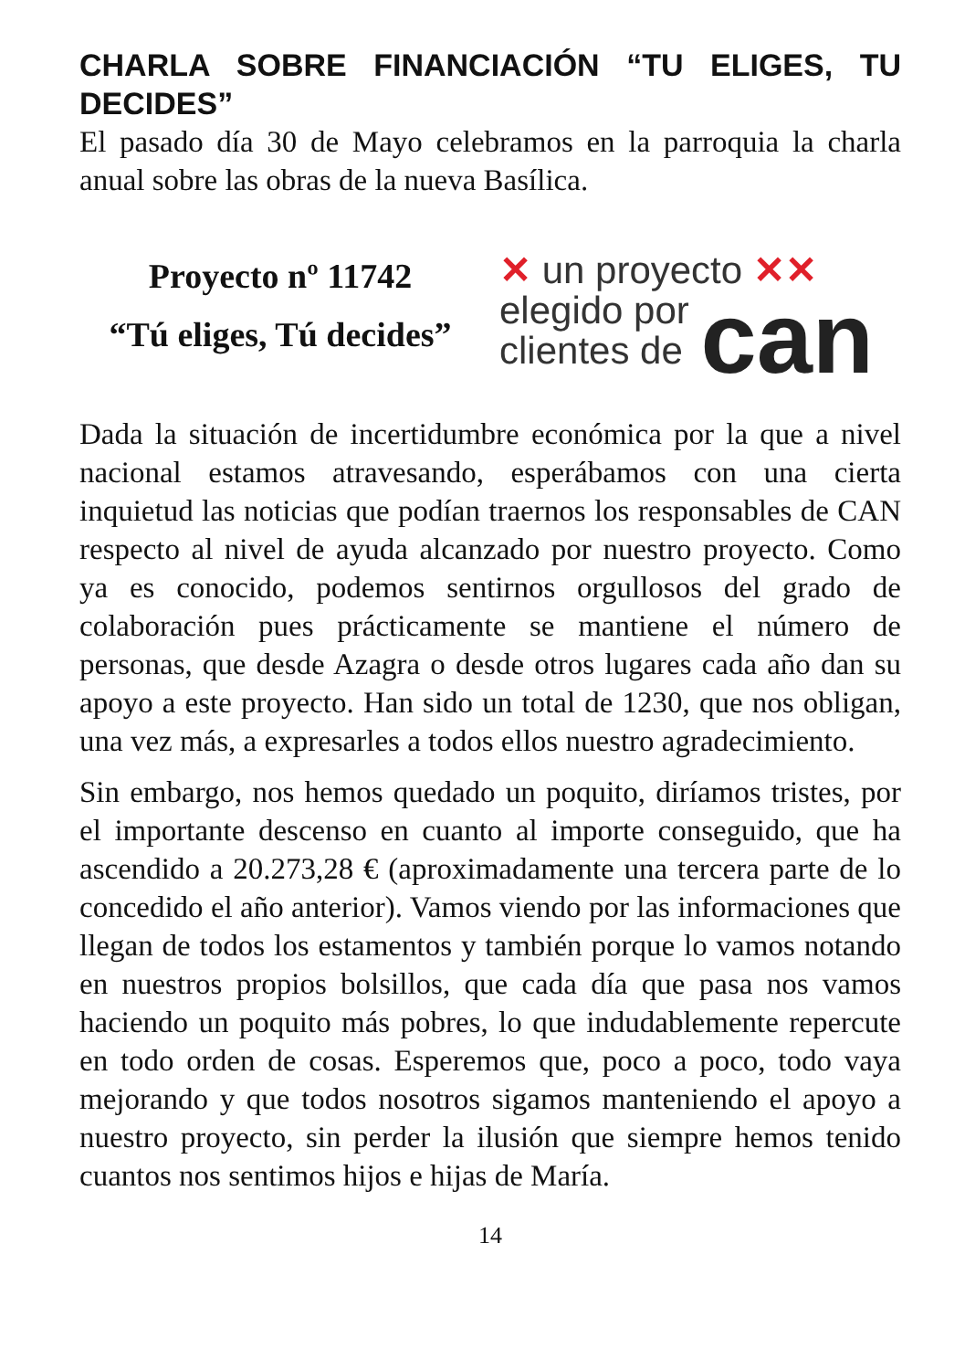CHARLA SOBRE FINANCIACIÓN “TU ELIGES, TU DECIDES”
El pasado día 30 de Mayo celebramos en la parroquia la charla anual sobre las obras de la nueva Basílica.
Proyecto nº 11742
“Tú eliges, Tú decides”
✕ un proyecto ✕✕
elegido por
clientes de
can
Dada la situación de incertidumbre económica por la que a nivel nacional estamos atravesando, esperábamos con una cierta inquietud las noticias que podían traernos los responsables de CAN respecto al nivel de ayuda alcanzado por nuestro proyecto. Como ya es conocido, podemos sentirnos orgullosos del grado de colaboración pues prácticamente se mantiene el número de personas, que desde Azagra o desde otros lugares cada año dan su apoyo a este proyecto. Han sido un total de 1230, que nos obligan, una vez más, a expresarles a todos ellos nuestro agradecimiento.
Sin embargo, nos hemos quedado un poquito, diríamos tristes, por el importante descenso en cuanto al importe conseguido, que ha ascendido a 20.273,28 € (aproximadamente una tercera parte de lo concedido el año anterior). Vamos viendo por las informaciones que llegan de todos los estamentos y también porque lo vamos notando en nuestros propios bolsillos, que cada día que pasa nos vamos haciendo un poquito más pobres, lo que indudablemente repercute en todo orden de cosas. Esperemos que, poco a poco, todo vaya mejorando y que todos nosotros sigamos manteniendo el apoyo a nuestro proyecto, sin perder la ilusión que siempre hemos tenido cuantos nos sentimos hijos e hijas de María.
14